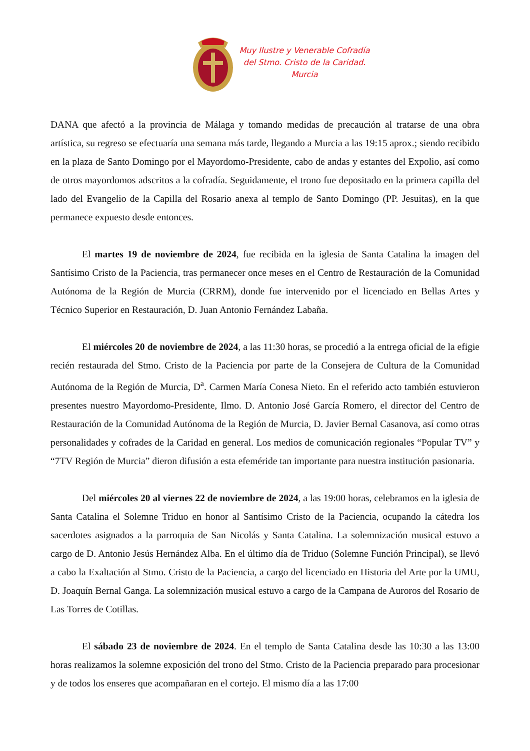Muy Ilustre y Venerable Cofradía
del Stmo. Cristo de la Caridad.
Murcia
DANA que afectó a la provincia de Málaga y tomando medidas de precaución al tratarse de una obra artística, su regreso se efectuaría una semana más tarde, llegando a Murcia a las 19:15 aprox.; siendo recibido en la plaza de Santo Domingo por el Mayordomo-Presidente, cabo de andas y estantes del Expolio, así como de otros mayordomos adscritos a la cofradía. Seguidamente, el trono fue depositado en la primera capilla del lado del Evangelio de la Capilla del Rosario anexa al templo de Santo Domingo (PP. Jesuitas), en la que permanece expuesto desde entonces.
El martes 19 de noviembre de 2024, fue recibida en la iglesia de Santa Catalina la imagen del Santísimo Cristo de la Paciencia, tras permanecer once meses en el Centro de Restauración de la Comunidad Autónoma de la Región de Murcia (CRRM), donde fue intervenido por el licenciado en Bellas Artes y Técnico Superior en Restauración, D. Juan Antonio Fernández Labaña.
El miércoles 20 de noviembre de 2024, a las 11:30 horas, se procedió a la entrega oficial de la efigie recién restaurada del Stmo. Cristo de la Paciencia por parte de la Consejera de Cultura de la Comunidad Autónoma de la Región de Murcia, D<sup>a</sup>. Carmen María Conesa Nieto. En el referido acto también estuvieron presentes nuestro Mayordomo-Presidente, Ilmo. D. Antonio José García Romero, el director del Centro de Restauración de la Comunidad Autónoma de la Región de Murcia, D. Javier Bernal Casanova, así como otras personalidades y cofrades de la Caridad en general. Los medios de comunicación regionales “Popular TV” y “7TV Región de Murcia” dieron difusión a esta efeméride tan importante para nuestra institución pasionaria.
Del miércoles 20 al viernes 22 de noviembre de 2024, a las 19:00 horas, celebramos en la iglesia de Santa Catalina el Solemne Triduo en honor al Santísimo Cristo de la Paciencia, ocupando la cátedra los sacerdotes asignados a la parroquia de San Nicolás y Santa Catalina. La solemnización musical estuvo a cargo de D. Antonio Jesús Hernández Alba. En el último día de Triduo (Solemne Función Principal), se llevó a cabo la Exaltación al Stmo. Cristo de la Paciencia, a cargo del licenciado en Historia del Arte por la UMU, D. Joaquín Bernal Ganga. La solemnización musical estuvo a cargo de la Campana de Auroros del Rosario de Las Torres de Cotillas.
El sábado 23 de noviembre de 2024. En el templo de Santa Catalina desde las 10:30 a las 13:00 horas realizamos la solemne exposición del trono del Stmo. Cristo de la Paciencia preparado para procesionar y de todos los enseres que acompañaran en el cortejo. El mismo día a las 17:00